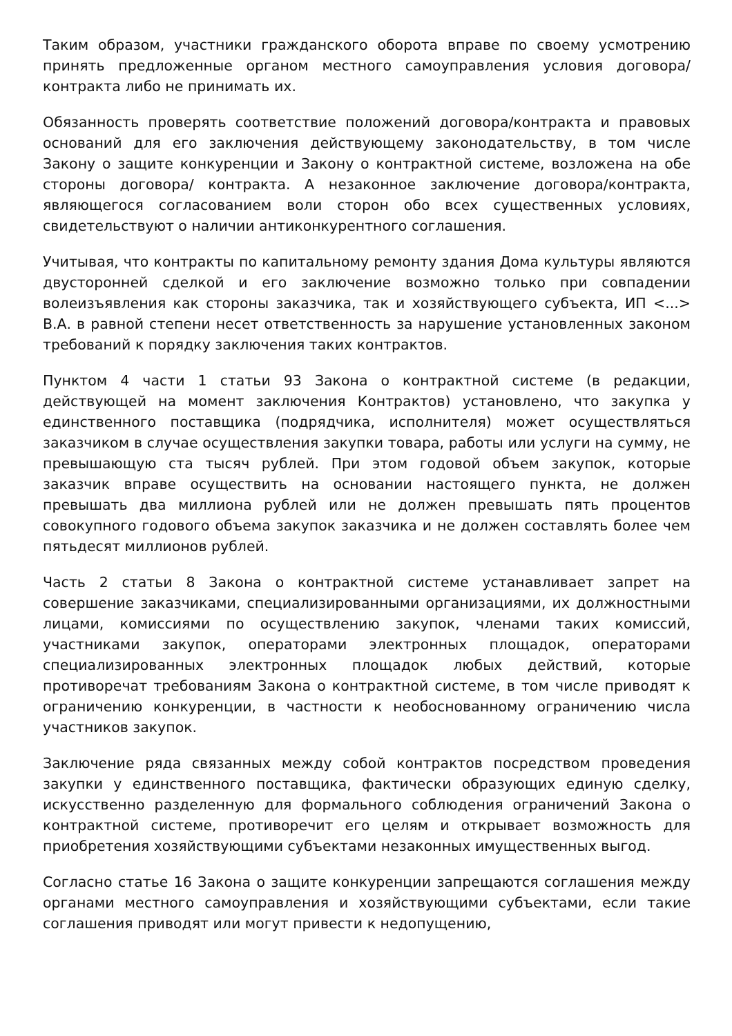Таким образом, участники гражданского оборота вправе по своему усмотрению принять предложенные органом местного самоуправления условия договора/контракта либо не принимать их.
Обязанность проверять соответствие положений договора/контракта и правовых оснований для его заключения действующему законодательству, в том числе Закону о защите конкуренции и Закону о контрактной системе, возложена на обе стороны договора/ контракта. А незаконное заключение договора/контракта, являющегося согласованием воли сторон обо всех существенных условиях, свидетельствуют о наличии антиконкурентного соглашения.
Учитывая, что контракты по капитальному ремонту здания Дома культуры являются двусторонней сделкой и его заключение возможно только при совпадении волеизъявления как стороны заказчика, так и хозяйствующего субъекта, ИП <...> В.А. в равной степени несет ответственность за нарушение установленных законом требований к порядку заключения таких контрактов.
Пунктом 4 части 1 статьи 93 Закона о контрактной системе (в редакции, действующей на момент заключения Контрактов) установлено, что закупка у единственного поставщика (подрядчика, исполнителя) может осуществляться заказчиком в случае осуществления закупки товара, работы или услуги на сумму, не превышающую ста тысяч рублей. При этом годовой объем закупок, которые заказчик вправе осуществить на основании настоящего пункта, не должен превышать два миллиона рублей или не должен превышать пять процентов совокупного годового объема закупок заказчика и не должен составлять более чем пятьдесят миллионов рублей.
Часть 2 статьи 8 Закона о контрактной системе устанавливает запрет на совершение заказчиками, специализированными организациями, их должностными лицами, комиссиями по осуществлению закупок, членами таких комиссий, участниками закупок, операторами электронных площадок, операторами специализированных электронных площадок любых действий, которые противоречат требованиям Закона о контрактной системе, в том числе приводят к ограничению конкуренции, в частности к необоснованному ограничению числа участников закупок.
Заключение ряда связанных между собой контрактов посредством проведения закупки у единственного поставщика, фактически образующих единую сделку, искусственно разделенную для формального соблюдения ограничений Закона о контрактной системе, противоречит его целям и открывает возможность для приобретения хозяйствующими субъектами незаконных имущественных выгод.
Согласно статье 16 Закона о защите конкуренции запрещаются соглашения между органами местного самоуправления и хозяйствующими субъектами, если такие соглашения приводят или могут привести к недопущению,